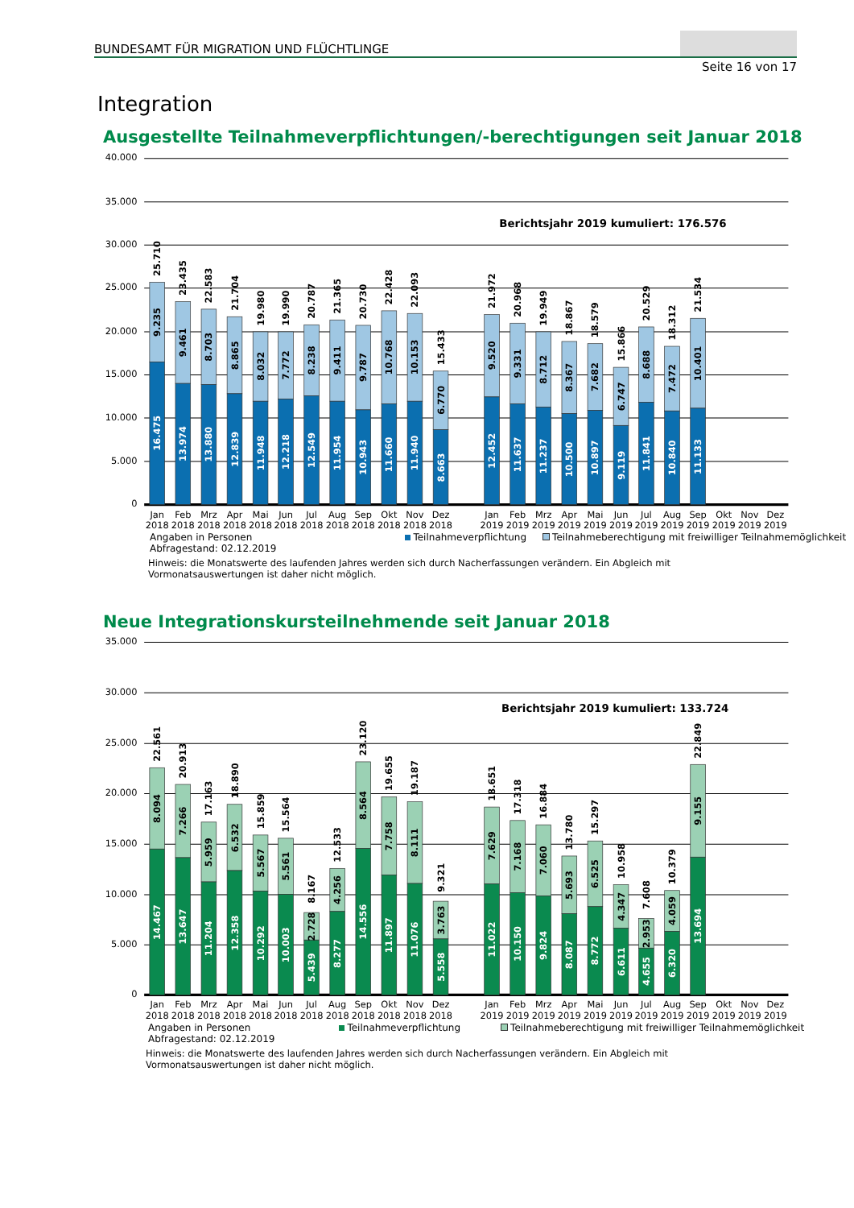BUNDESAMT FÜR MIGRATION UND FLÜCHTLINGE
Seite 16 von 17
Integration
Ausgestellte Teilnahmeverpflichtungen/-berechtigungen seit Januar 2018
40.000
35.000
30.000
25.000
20.000
15.000
10.000
5.000
0
Berichtsjahr 2019 kumuliert: 176.576
16.475
9.235
25.710
13.974
9.461
23.435
13.880
8.703
22.583
12.839
8.865
21.704
11.948
8.032
19.980
12.218
7.772
19.990
12.549
8.238
20.787
11.954
9.411
21.365
10.943
9.787
20.730
11.660
10.768
22.428
11.940
10.153
22.093
8.663
6.770
15.433
12.452
9.520
21.972
11.637
9.331
20.968
11.237
8.712
19.949
10.500
8.367
18.867
10.897
7.682
18.579
9.119
6.747
15.866
11.841
8.688
20.529
10.840
7.472
18.312
11.133
10.401
21.534
Jan
Feb
Mrz
Apr
Mai
Jun
Jul
Aug
Sep
Okt
Nov
Dez
Jan
Feb
Mrz
Apr
Mai
Jun
Jul
Aug
Sep
Okt
Nov
Dez
2018
2018
2018
2018
2018
2018
2018
2018
2018
2018
2018
2018
2019
2019
2019
2019
2019
2019
2019
2019
2019
2019
2019
2019
Angaben in Personen
Abfragestand: 02.12.2019 Teilnahmeverpflichtung Teilnahmeberechtigung mit freiwilliger Teilnahmemöglichkeit
Hinweis: die Monatswerte des laufenden Jahres werden sich durch Nacherfassungen verändern. Ein Abgleich mit
Vormonatsauswertungen ist daher nicht möglich.
Neue Integrationskursteilnehmende seit Januar 2018
35.000
30.000
25.000
20.000
15.000
10.000
5.000
0
Berichtsjahr 2019 kumuliert: 133.724
14.467
8.094
22.561
13.647
7.266
20.913
11.204
5.959
17.163
12.358
6.532
18.890
10.292
5.567
15.859
10.003
5.561
15.564
5.439
2.728
8.167
8.277
4.256
12.533
14.556
8.564
23.120
11.897
7.758
19.655
11.076
8.111
19.187
5.558
3.763
9.321
11.022
7.629
18.651
10.150
7.168
17.318
9.824
7.060
16.884
8.087
5.693
13.780
8.772
6.525
15.297
6.611
4.347
10.958
4.655
2.953
7.608
6.320
4.059
10.379
13.694
9.155
22.849
Jan
Feb
Mrz
Apr
Mai
Jun
Jul
Aug
Sep
Okt
Nov
Dez
Jan
Feb
Mrz
Apr
Mai
Jun
Jul
Aug
Sep
Okt
Nov
Dez
2018
2018
2018
2018
2018
2018
2018
2018
2018
2018
2018
2018
2019
2019
2019
2019
2019
2019
2019
2019
2019
2019
2019
2019
Angaben in Personen
Abfragestand: 02.12.2019 Teilnahmeverpflichtung Teilnahmeberechtigung mit freiwilliger Teilnahmemöglichkeit
Hinweis: die Monatswerte des laufenden Jahres werden sich durch Nacherfassungen verändern. Ein Abgleich mit
Vormonatsauswertungen ist daher nicht möglich.